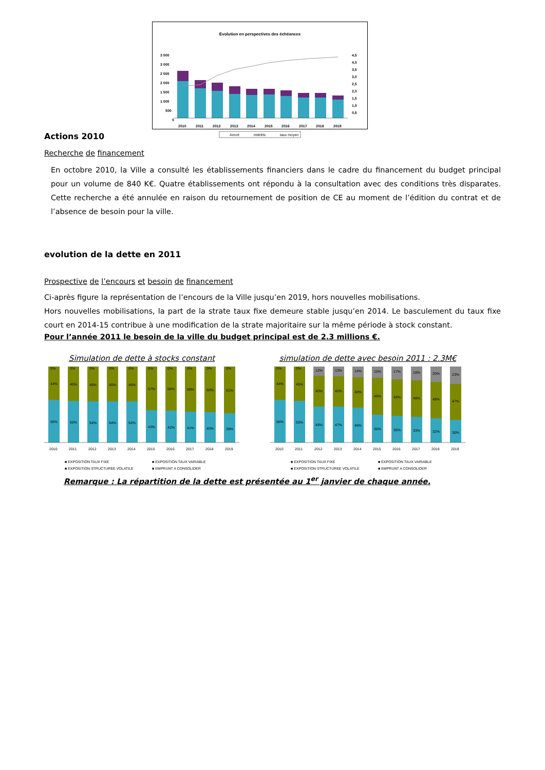Evolution en perspectives des échéances
3 500
3 000
2 500
2 000
1 500
1 000
500
0
4,5
4,0
3,5
3,0
2,5
2,0
1,5
1,0
0,5
2010
2011
2012
2013
2014
2015
2016
2017
2018
2019
Amort
intérêts
taux moyen
Actions 2010
Recherche de financement
En octobre 2010, la Ville a consulté les établissements financiers dans le cadre du financement du budget principal pour un volume de 840 K€. Quatre établissements ont répondu à la consultation avec des conditions très disparates. Cette recherche a été annulée en raison du retournement de position de CE au moment de l’édition du contrat et de l’absence de besoin pour la ville.
evolution de la dette en 2011
Prospective de l’encours et besoin de financement
Ci-après figure la représentation de l’encours de la Ville jusqu’en 2019, hors nouvelles mobilisations.
Hors nouvelles mobilisations, la part de la strate taux fixe demeure stable jusqu’en 2014. Le basculement du taux fixe court en 2014-15 contribue à une modification de la strate majoritaire sur la même période à stock constant.
Pour l’année 2011 le besoin de la ville du budget principal est de 2.3 millions €.
Simulation de dette à stocks constant
56%
55%
54%
54%
54%
43%
42%
41%
40%
39%
44%
45%
46%
46%
46%
57%
58%
59%
60%
61%
0%
0%
0%
0%
0%
0%
0%
0%
0%
0%
2010
2011
2012
2013
2014
2015
2016
2017
2018
2019
■ EXPOSITION TAUX FIXE ■ EXPOSITION TAUX VARIABLE ■ EXPOSITION STRUCTUREE VOLATILE ■ EMPRUNT A CONSOLIDER
simulation de dette avec besoin 2011 : 2.3M€
56%
55%
48%
47%
46%
36%
35%
33%
32%
30%
44%
45%
40%
40%
40%
49%
48%
48%
48%
47%
0%
0%
12%
13%
14%
15%
17%
18%
20%
23%
2010
2011
2012
2013
2014
2015
2016
2017
2018
2019
■ EXPOSITION TAUX FIXE ■ EXPOSITION TAUX VARIABLE ■ EXPOSITION STRUCTUREE VOLATILE ■ EMPRUNT A CONSOLIDER
Remarque : La répartition de la dette est présentée au 1<sup>er</sup> janvier de chaque année.